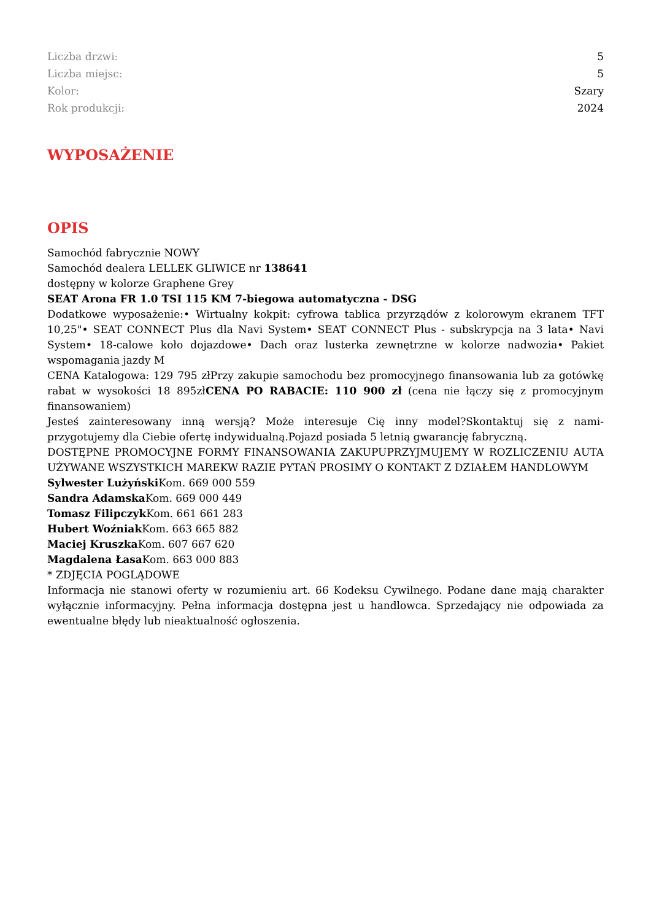| Liczba drzwi: | 5 |
| Liczba miejsc: | 5 |
| Kolor: | Szary |
| Rok produkcji: | 2024 |
WYPOSAŻENIE
OPIS
Samochód fabrycznie NOWY
Samochód dealera LELLEK GLIWICE nr 138641
dostępny w kolorze Graphene Grey
SEAT Arona FR 1.0 TSI 115 KM 7-biegowa automatyczna - DSG
Dodatkowe wyposażenie:• Wirtualny kokpit: cyfrowa tablica przyrządów z kolorowym ekranem TFT 10,25"• SEAT CONNECT Plus dla Navi System• SEAT CONNECT Plus - subskrypcja na 3 lata• Navi System• 18-calowe koło dojazdowe• Dach oraz lusterka zewnętrzne w kolorze nadwozia• Pakiet wspomagania jazdy M
CENA Katalogowa: 129 795 złPrzy zakupie samochodu bez promocyjnego finansowania lub za gotówkę rabat w wysokości 18 895złCENA PO RABACIE: 110 900 zł (cena nie łączy się z promocyjnym finansowaniem)
Jesteś zainteresowany inną wersją? Może interesuje Cię inny model?Skontaktuj się z nami- przygotujemy dla Ciebie ofertę indywidualną.Pojazd posiada 5 letnią gwarancję fabryczną.
DOSTĘPNE PROMOCYJNE FORMY FINANSOWANIA ZAKUPUPRZYJMUJEMY W ROZLICZENIU AUTA UŻYWANE WSZYSTKICH MAREKW RAZIE PYTAŃ PROSIMY O KONTAKT Z DZIAŁEM HANDLOWYM
Sylwester Lużyński Kom. 669 000 559
Sandra Adamska Kom. 669 000 449
Tomasz Filipczyk Kom. 661 661 283
Hubert Woźniak Kom. 663 665 882
Maciej Kruszka Kom. 607 667 620
Magdalena Łasa Kom. 663 000 883
* ZDJĘCIA POGLĄDOWE
Informacja nie stanowi oferty w rozumieniu art. 66 Kodeksu Cywilnego. Podane dane mają charakter wyłącznie informacyjny. Pełna informacja dostępna jest u handlowca. Sprzedający nie odpowiada za ewentualne błędy lub nieaktualność ogłoszenia.